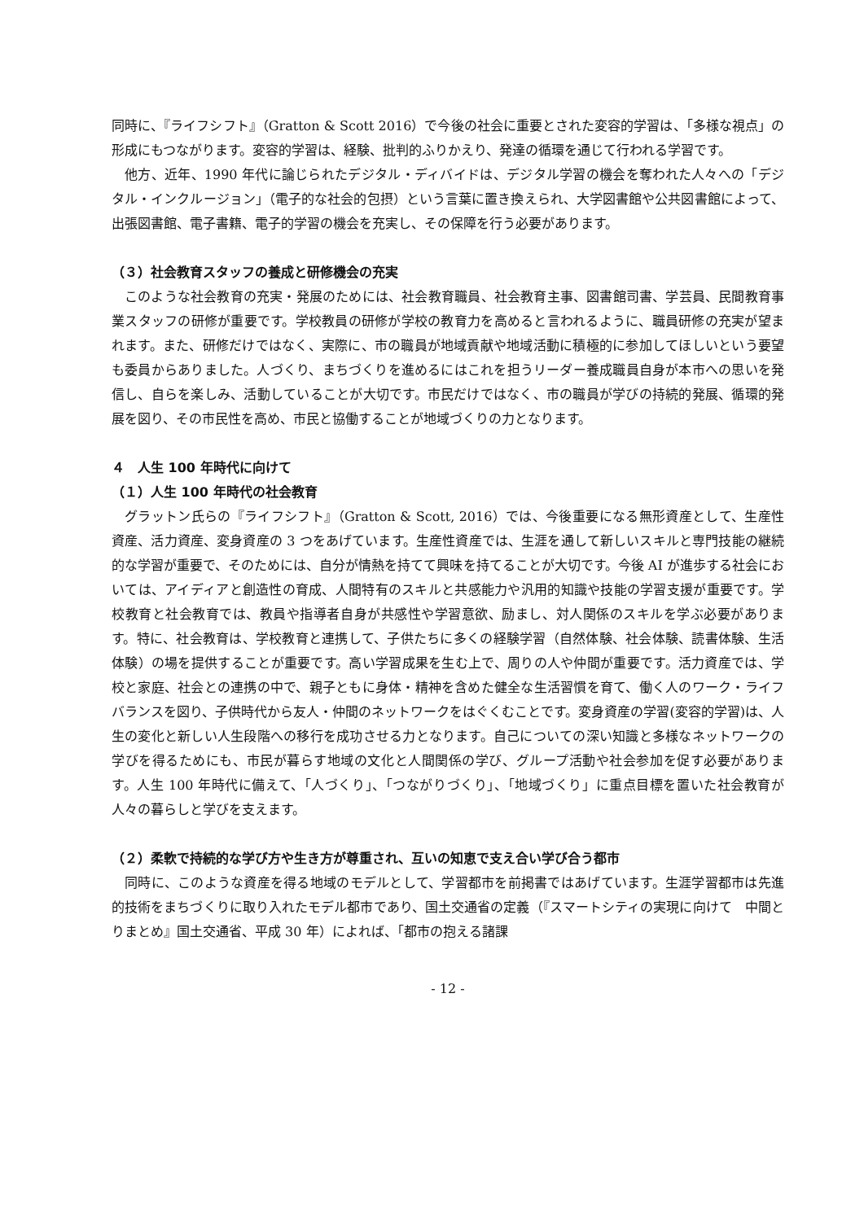同時に、『ライフシフト』（Gratton & Scott 2016）で今後の社会に重要とされた変容的学習は、「多様な視点」の形成にもつながります。変容的学習は、経験、批判的ふりかえり、発達の循環を通じて行われる学習です。
他方、近年、1990 年代に論じられたデジタル・ディバイドは、デジタル学習の機会を奪われた人々への「デジタル・インクルージョン」（電子的な社会的包摂）という言葉に置き換えられ、大学図書館や公共図書館によって、出張図書館、電子書籍、電子的学習の機会を充実し、その保障を行う必要があります。
（３）社会教育スタッフの養成と研修機会の充実
このような社会教育の充実・発展のためには、社会教育職員、社会教育主事、図書館司書、学芸員、民間教育事業スタッフの研修が重要です。学校教員の研修が学校の教育力を高めると言われるように、職員研修の充実が望まれます。また、研修だけではなく、実際に、市の職員が地域貢献や地域活動に積極的に参加してほしいという要望も委員からありました。人づくり、まちづくりを進めるにはこれを担うリーダー養成職員自身が本市への思いを発信し、自らを楽しみ、活動していることが大切です。市民だけではなく、市の職員が学びの持続的発展、循環的発展を図り、その市民性を高め、市民と協働することが地域づくりの力となります。
４　人生 100 年時代に向けて
（１）人生 100 年時代の社会教育
グラットン氏らの『ライフシフト』（Gratton & Scott, 2016）では、今後重要になる無形資産として、生産性資産、活力資産、変身資産の 3 つをあげています。生産性資産では、生涯を通して新しいスキルと専門技能の継続的な学習が重要で、そのためには、自分が情熱を持てて興味を持てることが大切です。今後 AI が進歩する社会においては、アイディアと創造性の育成、人間特有のスキルと共感能力や汎用的知識や技能の学習支援が重要です。学校教育と社会教育では、教員や指導者自身が共感性や学習意欲、励まし、対人関係のスキルを学ぶ必要があります。特に、社会教育は、学校教育と連携して、子供たちに多くの経験学習（自然体験、社会体験、読書体験、生活体験）の場を提供することが重要です。高い学習成果を生む上で、周りの人や仲間が重要です。活力資産では、学校と家庭、社会との連携の中で、親子ともに身体・精神を含めた健全な生活習慣を育て、働く人のワーク・ライフバランスを図り、子供時代から友人・仲間のネットワークをはぐくむことです。変身資産の学習(変容的学習)は、人生の変化と新しい人生段階への移行を成功させる力となります。自己についての深い知識と多様なネットワークの学びを得るためにも、市民が暮らす地域の文化と人間関係の学び、グループ活動や社会参加を促す必要があります。人生 100 年時代に備えて、「人づくり」、「つながりづくり」、「地域づくり」に重点目標を置いた社会教育が人々の暮らしと学びを支えます。
（２）柔軟で持続的な学び方や生き方が尊重され、互いの知恵で支え合い学び合う都市
同時に、このような資産を得る地域のモデルとして、学習都市を前掲書ではあげています。生涯学習都市は先進的技術をまちづくりに取り入れたモデル都市であり、国土交通省の定義（『スマートシティの実現に向けて　中間とりまとめ』国土交通省、平成 30 年）によれば、「都市の抱える諸課
- 12 -